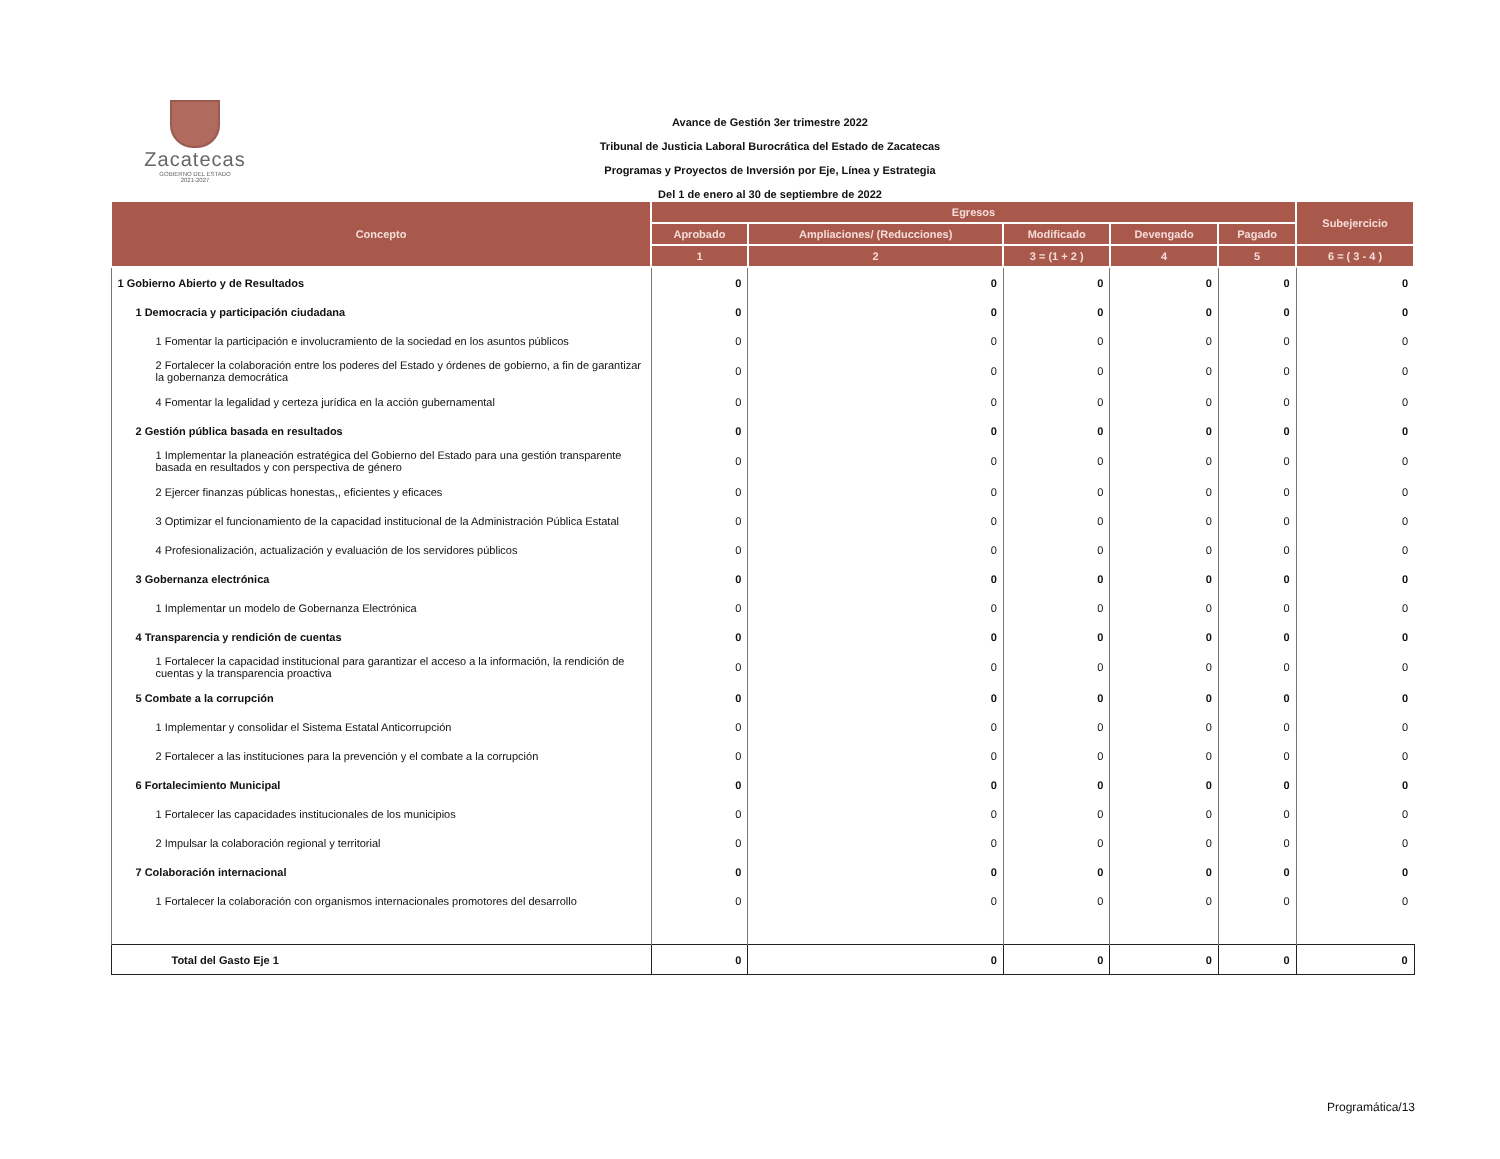Zacatecas
GOBIERNO DEL ESTADO
2021-2027
Avance de Gestión 3er trimestre 2022
Tribunal de Justicia Laboral Burocrática del Estado de Zacatecas
Programas y Proyectos de Inversión por Eje, Línea y Estrategia
Del 1 de enero al 30 de septiembre de 2022
| Concepto | Egresos | | | | | Subejercicio |
| --- | --- | --- | --- | --- | --- | --- |
| | Aprobado | Ampliaciones/ (Reducciones) | Modificado | Devengado | Pagado | |
| | 1 | 2 | 3 = (1 + 2 ) | 4 | 5 | 6 = ( 3 - 4 ) |
| 1 Gobierno Abierto y de Resultados | 0 | 0 | 0 | 0 | 0 | 0 |
| 1 Democracia y participación ciudadana | 0 | 0 | 0 | 0 | 0 | 0 |
| 1 Fomentar la participación e involucramiento de la sociedad en los asuntos públicos | 0 | 0 | 0 | 0 | 0 | 0 |
| 2 Fortalecer la colaboración entre los poderes del Estado y órdenes de gobierno, a fin de garantizar la gobernanza democrática | 0 | 0 | 0 | 0 | 0 | 0 |
| 4 Fomentar la legalidad y certeza jurídica en la acción gubernamental | 0 | 0 | 0 | 0 | 0 | 0 |
| 2 Gestión pública basada en resultados | 0 | 0 | 0 | 0 | 0 | 0 |
| 1 Implementar la planeación estratégica del Gobierno del Estado para una gestión transparente basada en resultados y con perspectiva de género | 0 | 0 | 0 | 0 | 0 | 0 |
| 2 Ejercer finanzas públicas honestas,, eficientes y eficaces | 0 | 0 | 0 | 0 | 0 | 0 |
| 3 Optimizar el funcionamiento de la capacidad institucional de la Administración Pública Estatal | 0 | 0 | 0 | 0 | 0 | 0 |
| 4 Profesionalización, actualización y evaluación de los servidores públicos | 0 | 0 | 0 | 0 | 0 | 0 |
| 3 Gobernanza electrónica | 0 | 0 | 0 | 0 | 0 | 0 |
| 1 Implementar un modelo de Gobernanza Electrónica | 0 | 0 | 0 | 0 | 0 | 0 |
| 4 Transparencia y rendición de cuentas | 0 | 0 | 0 | 0 | 0 | 0 |
| 1 Fortalecer la capacidad institucional para garantizar el acceso a la información, la rendición de cuentas y la transparencia proactiva | 0 | 0 | 0 | 0 | 0 | 0 |
| 5 Combate a la corrupción | 0 | 0 | 0 | 0 | 0 | 0 |
| 1 Implementar y consolidar el Sistema Estatal Anticorrupción | 0 | 0 | 0 | 0 | 0 | 0 |
| 2 Fortalecer a las instituciones para la prevención y el combate a la corrupción | 0 | 0 | 0 | 0 | 0 | 0 |
| 6 Fortalecimiento Municipal | 0 | 0 | 0 | 0 | 0 | 0 |
| 1 Fortalecer las capacidades institucionales de los municipios | 0 | 0 | 0 | 0 | 0 | 0 |
| 2 Impulsar la colaboración regional y territorial | 0 | 0 | 0 | 0 | 0 | 0 |
| 7 Colaboración internacional | 0 | 0 | 0 | 0 | 0 | 0 |
| 1 Fortalecer la colaboración con organismos internacionales promotores del desarrollo | 0 | 0 | 0 | 0 | 0 | 0 |
| Total del Gasto Eje 1 | 0 | 0 | 0 | 0 | 0 | 0 |
Programática/13